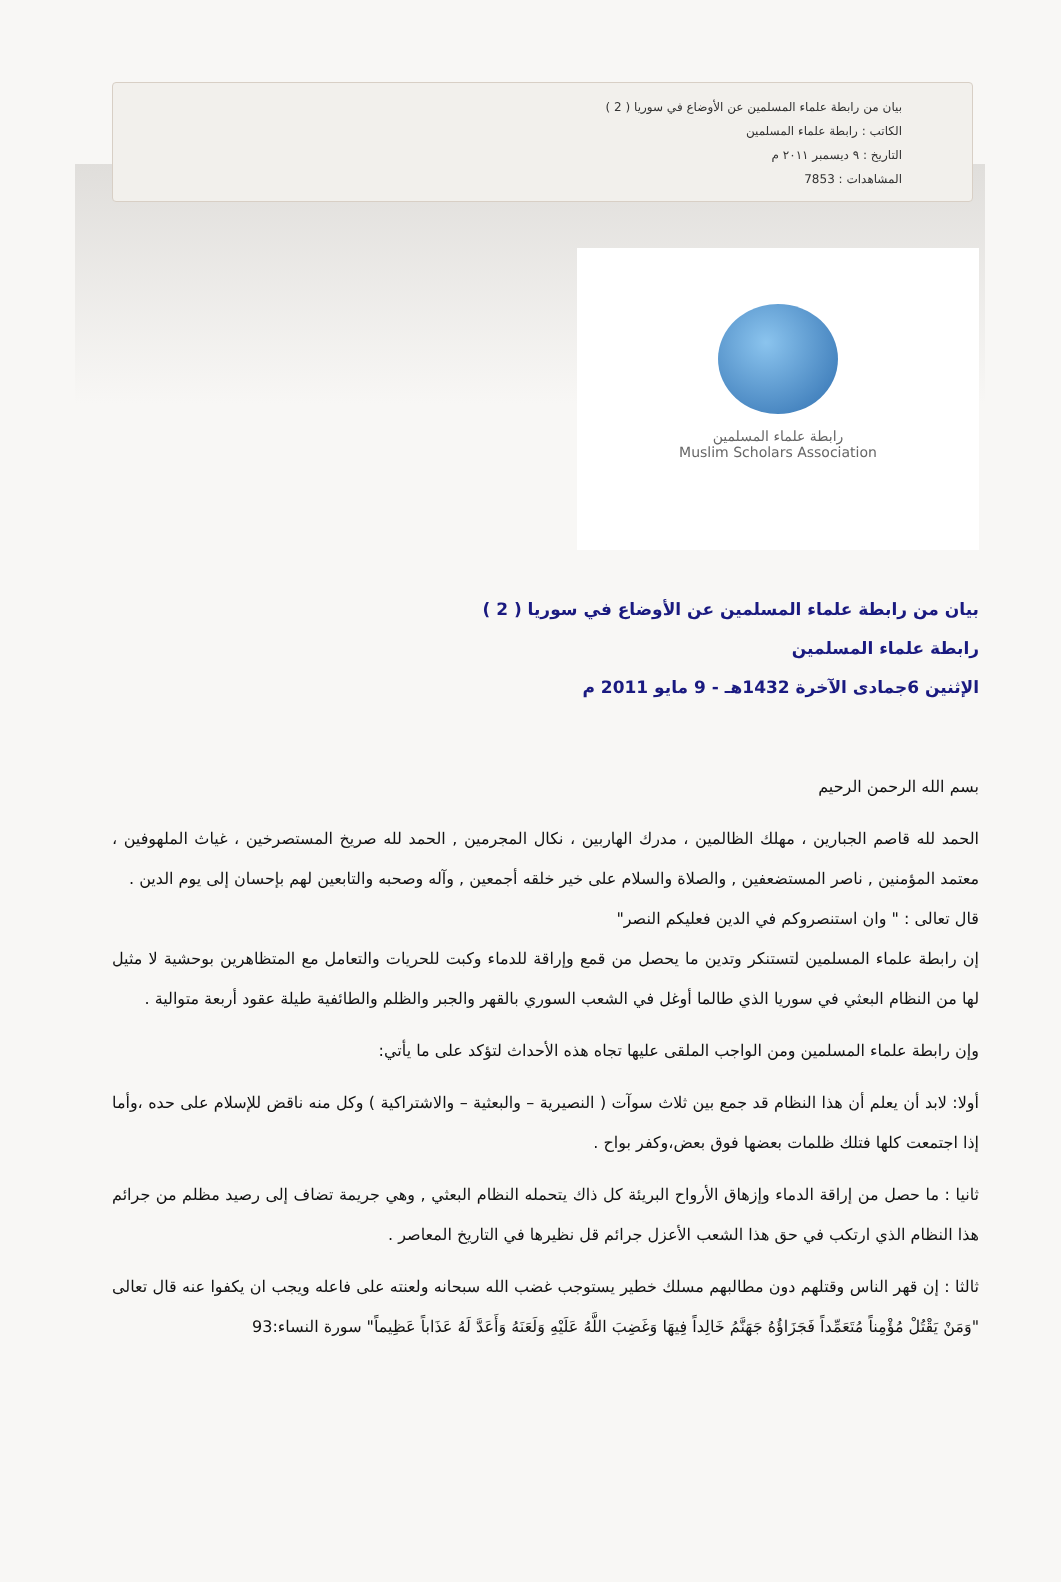بيان من رابطة علماء المسلمين عن الأوضاع في سوريا ( 2 )
الكاتب : رابطة علماء المسلمين
التاريخ : ٩ ديسمبر ٢٠١١ م
المشاهدات : 7853
رابطة علماء المسلمين
Muslim Scholars Association
بيان من رابطة علماء المسلمين عن الأوضاع في سوريا ( 2 )
رابطة علماء المسلمين
الإثنين 6جمادى الآخرة 1432هـ - 9 مايو 2011 م
بسم الله الرحمن الرحيم
الحمد لله قاصم الجبارين ، مهلك الظالمين ، مدرك الهاربين ، نكال المجرمين , الحمد لله صريخ المستصرخين ، غياث الملهوفين ، معتمد المؤمنين , ناصر المستضعفين , والصلاة والسلام على خير خلقه أجمعين , وآله وصحبه والتابعين لهم بإحسان إلى يوم الدين .
قال تعالى : " وان استنصروكم في الدين فعليكم النصر"
إن رابطة علماء المسلمين لتستنكر وتدين ما يحصل من قمع وإراقة للدماء وكبت للحريات والتعامل مع المتظاهرين بوحشية لا مثيل لها من النظام البعثي في سوريا الذي طالما أوغل في الشعب السوري بالقهر والجبر والظلم والطائفية طيلة عقود أربعة متوالية .
وإن رابطة علماء المسلمين ومن الواجب الملقى عليها تجاه هذه الأحداث لتؤكد على ما يأتي:
أولا: لابد أن يعلم أن هذا النظام قد جمع بين ثلاث سوآت ( النصيرية – والبعثية – والاشتراكية ) وكل منه ناقض للإسلام على حده ،وأما إذا اجتمعت كلها فتلك ظلمات بعضها فوق بعض،وكفر بواح .
ثانيا : ما حصل من إراقة الدماء وإزهاق الأرواح البريئة كل ذاك يتحمله النظام البعثي , وهي جريمة تضاف إلى رصيد مظلم من جرائم هذا النظام الذي ارتكب في حق هذا الشعب الأعزل جرائم قل نظيرها في التاريخ المعاصر .
ثالثا : إن قهر الناس وقتلهم دون مطالبهم مسلك خطير يستوجب غضب الله سبحانه ولعنته على فاعله ويجب ان يكفوا عنه قال تعالى "وَمَنْ يَقْتُلْ مُؤْمِناً مُتَعَمِّداً فَجَزَاؤُهُ جَهَنَّمُ خَالِداً فِيهَا وَغَضِبَ اللَّهُ عَلَيْهِ وَلَعَنَهُ وَأَعَدَّ لَهُ عَذَاباً عَظِيماً" سورة النساء:93